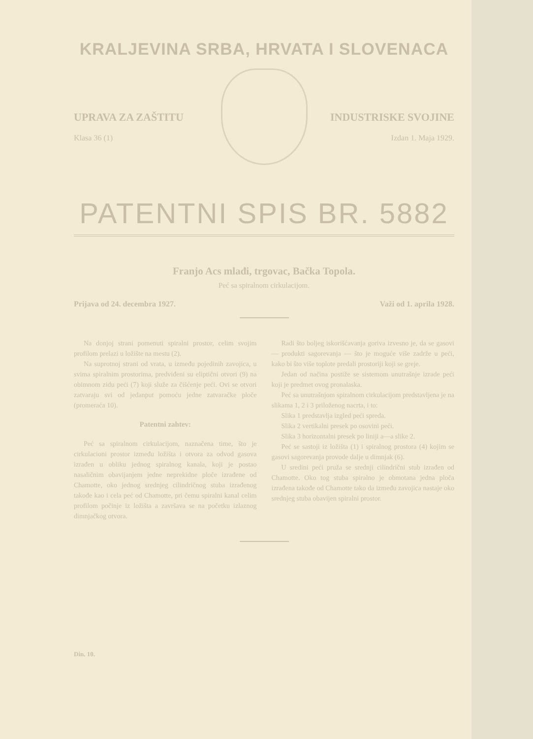KRALJEVINA SRBA, HRVATA I SLOVENACA
UPRAVA ZA ZAŠTITU INDUSTRISKE SVOJINE
Klasa 36 (1) Izdan 1. Maja 1929.
PATENTNI SPIS BR. 5882
Franjo Acs mlađi, trgovac, Bačka Topola.
Peć sa spiralnom cirkulacijom.
Prijava od 24. decembra 1927. Važi od 1. aprila 1928.
Radi što boljeg iskorišćavanja goriva izvesno je, da se gasovi — produkti sagorevanja — što je moguće više zadrže u peći, kako bi što više toplote predali prostoriji koji se greje.
Jedan od načina postiže se sistemom unutrašnje izrade peći koji je predmet ovog pronalaska.
Peć sa unutrašnjom spiralnom cirkulacijom predstavljena je na slikama 1, 2 i 3 priloženog nacrta, i to:
Slika 1 predstavlja izgled peći spreda.
Slika 2 vertikalni presek po osovini peći.
Slika 3 horizontalni presek po liniji a—a slike 2.
Peć se sastoji iz ložišta (1) i spiralnog prostora (4) kojim se gasovi sagorevanja provode dalje u dimnjak (6).
U sredini peći pruža se srednji cilindrični stub izrađen od Chamotte. Oko tog stuba spiralno je obmotana jedna ploča izrađena takođe od Chamotte tako da između zavojica nastaje oko srednjeg stuba obavijen spiralni prostor.
Na donjoj strani pomenuti spiralni prostor, celim svojim profilom prelazi u ložište na mestu (2).
Na suprotnoj strani od vrata, u između pojedinih zavojica, u svima spiralnim prostorima, predviđeni su eliptični otvori (9) na obimnom zidu peći (7) koji služe za čišćenje peći. Ovi se otvori zatvaraju svi od jedanput pomoću jedne zatvaračke ploče (promeraća 10).
Patentni zahtev:
Peć sa spiralnom cirkulacijom, naznačena time, što je cirkulacioni prostor između ložišta i otvora za odvod gasova izrađen u obliku jednog spiralnog kanala, koji je postao nasaličnim obavijanjem jedne neprekidne ploče izrađene od Chamotte, oko jednog srednjeg cilindričnog stuba izrađenog takođe kao i cela peć od Chamotte, pri čemu spiralni kanal celim profilom počinje iz ložišta a završava se na početku izlaznog dimnjačkog otvora.
Din. 10.